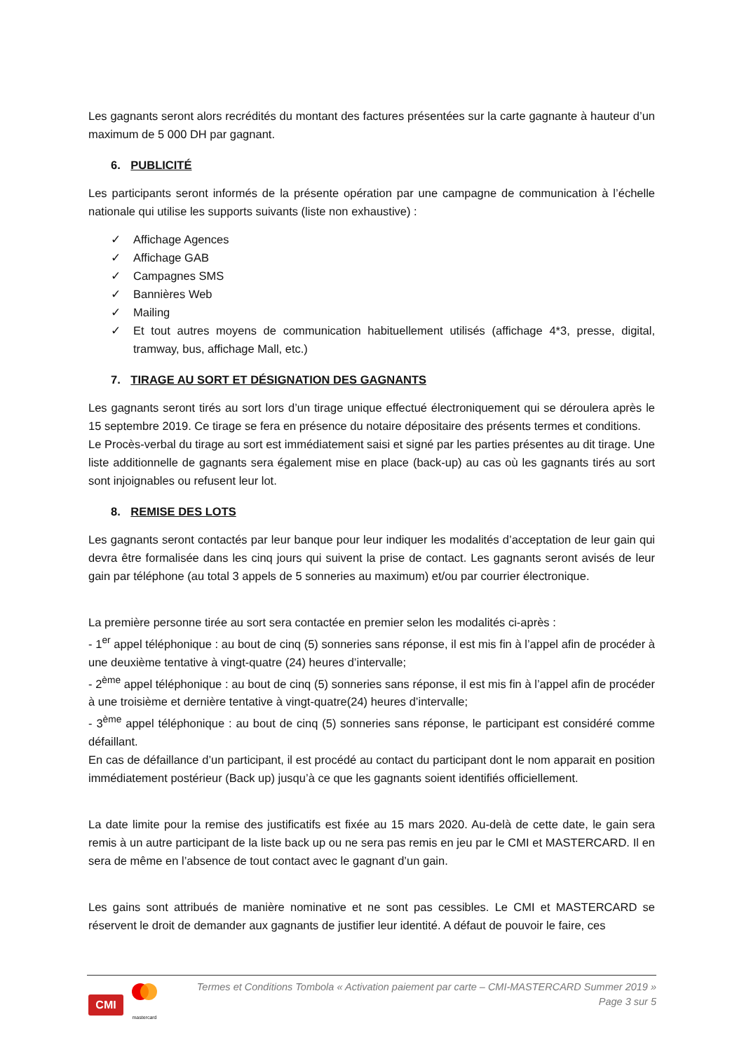Les gagnants seront alors recrédités du montant des factures présentées sur la carte gagnante à hauteur d’un maximum de 5 000 DH par gagnant.
6. PUBLICITÉ
Les participants seront informés de la présente opération par une campagne de communication à l’échelle nationale qui utilise les supports suivants (liste non exhaustive) :
✓ Affichage Agences
✓ Affichage GAB
✓ Campagnes SMS
✓ Bannières Web
✓ Mailing
✓ Et tout autres moyens de communication habituellement utilisés (affichage 4*3, presse, digital, tramway, bus, affichage Mall, etc.)
7. TIRAGE AU SORT ET DÉSIGNATION DES GAGNANTS
Les gagnants seront tirés au sort lors d’un tirage unique effectué électroniquement qui se déroulera après le 15 septembre 2019. Ce tirage se fera en présence du notaire dépositaire des présents termes et conditions.
Le Procès-verbal du tirage au sort est immédiatement saisi et signé par les parties présentes au dit tirage. Une liste additionnelle de gagnants sera également mise en place (back-up) au cas où les gagnants tirés au sort sont injoignables ou refusent leur lot.
8. REMISE DES LOTS
Les gagnants seront contactés par leur banque pour leur indiquer les modalités d’acceptation de leur gain qui devra être formalisée dans les cinq jours qui suivent la prise de contact. Les gagnants seront avisés de leur gain par téléphone (au total 3 appels de 5 sonneries au maximum) et/ou par courrier électronique.
La première personne tirée au sort sera contactée en premier selon les modalités ci-après :
- 1<sup>er</sup> appel téléphonique : au bout de cinq (5) sonneries sans réponse, il est mis fin à l’appel afin de procéder à une deuxième tentative à vingt-quatre (24) heures d’intervalle;
- 2<sup>ème</sup> appel téléphonique : au bout de cinq (5) sonneries sans réponse, il est mis fin à l’appel afin de procéder à une troisième et dernière tentative à vingt-quatre(24) heures d’intervalle;
- 3<sup>ème</sup> appel téléphonique : au bout de cinq (5) sonneries sans réponse, le participant est considéré comme défaillant.
En cas de défaillance d’un participant, il est procédé au contact du participant dont le nom apparait en position immédiatement postérieur (Back up) jusqu’à ce que les gagnants soient identifiés officiellement.
La date limite pour la remise des justificatifs est fixée au 15 mars 2020. Au-delà de cette date, le gain sera remis à un autre participant de la liste back up ou ne sera pas remis en jeu par le CMI et MASTERCARD. Il en sera de même en l’absence de tout contact avec le gagnant d’un gain.
Les gains sont attribués de manière nominative et ne sont pas cessibles. Le CMI et MASTERCARD se réservent le droit de demander aux gagnants de justifier leur identité. A défaut de pouvoir le faire, ces
CMI
mastercard
Termes et Conditions Tombola « Activation paiement par carte – CMI-MASTERCARD Summer 2019 »
Page 3 sur 5